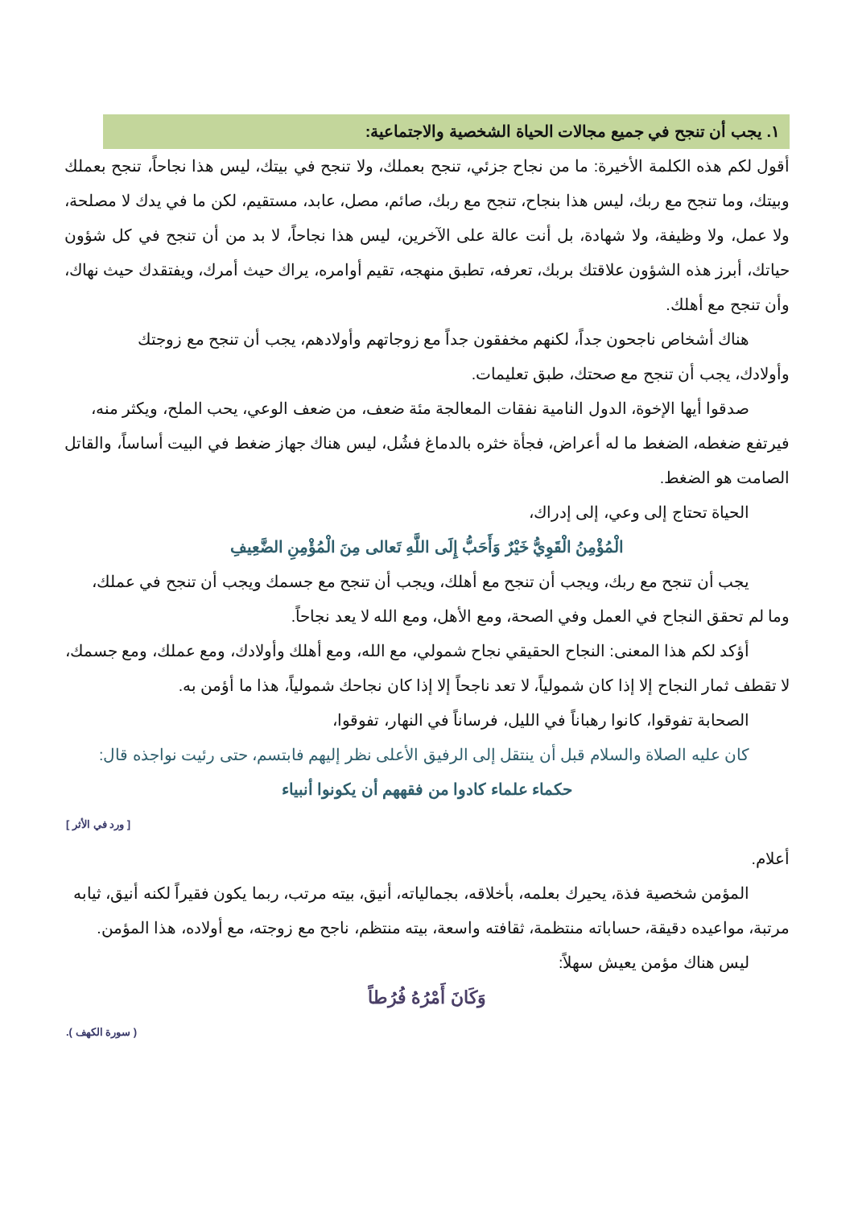١. يجب أن تنجح في جميع مجالات الحياة الشخصية والاجتماعية:
أقول لكم هذه الكلمة الأخيرة: ما من نجاح جزئي، تنجح بعملك، ولا تنجح في بيتك، ليس هذا نجاحاً، تنجح بعملك وبيتك، وما تنجح مع ربك، ليس هذا بنجاح، تنجح مع ربك، صائم، مصل، عابد، مستقيم، لكن ما في يدك لا مصلحة، ولا عمل، ولا وظيفة، ولا شهادة، بل أنت عالة على الآخرين، ليس هذا نجاحاً، لا بد من أن تنجح في كل شؤون حياتك، أبرز هذه الشؤون علاقتك بربك، تعرفه، تطبق منهجه، تقيم أوامره، يراك حيث أمرك، ويفتقدك حيث نهاك، وأن تنجح مع أهلك.
هناك أشخاص ناجحون جداً، لكنهم مخفقون جداً مع زوجاتهم وأولادهم، يجب أن تنجح مع زوجتك
وأولادك، يجب أن تنجح مع صحتك، طبق تعليمات.
صدقوا أيها الإخوة، الدول النامية نفقات المعالجة مئة ضعف، من ضعف الوعي، يحب الملح، ويكثر منه،
فيرتفع ضغطه، الضغط ما له أعراض، فجأة خثره بالدماغ فشُل، ليس هناك جهاز ضغط في البيت أساساً، والقاتل الصامت هو الضغط.
الحياة تحتاج إلى وعي، إلى إدراك،
الْمُؤْمِنُ الْقَوِيُّ خَيْرٌ وَأَحَبُّ إِلَى اللَّهِ تَعالى مِنَ الْمُؤْمِنِ الضَّعِيفِ
يجب أن تنجح مع ربك، ويجب أن تنجح مع أهلك، ويجب أن تنجح مع جسمك ويجب أن تنجح في عملك،
وما لم تحقق النجاح في العمل وفي الصحة، ومع الأهل، ومع الله لا يعد نجاحاً.
أؤكد لكم هذا المعنى: النجاح الحقيقي نجاح شمولي، مع الله، ومع أهلك وأولادك، ومع عملك، ومع جسمك،
لا تقطف ثمار النجاح إلا إذا كان شمولياً، لا تعد ناجحاً إلا إذا كان نجاحك شمولياً، هذا ما أؤمن به.
الصحابة تفوقوا، كانوا رهباناً في الليل، فرساناً في النهار، تفوقوا،
كان عليه الصلاة والسلام قبل أن ينتقل إلى الرفيق الأعلى نظر إليهم فابتسم، حتى رئيت نواجذه قال:
حكماء علماء كادوا من فقههم أن يكونوا أنبياء
[ ورد في الأثر ]
أعلام.
المؤمن شخصية فذة، يحيرك بعلمه، بأخلاقه، بجمالياته، أنيق، بيته مرتب، ربما يكون فقيراً لكنه أنيق، ثيابه
مرتبة، مواعيده دقيقة، حساباته منتظمة، ثقافته واسعة، بيته منتظم، ناجح مع زوجته، مع أولاده، هذا المؤمن.
ليس هناك مؤمن يعيش سهلاً:
وَكَانَ أَمْرُهُ فُرُطاً
( سورة الكهف ).